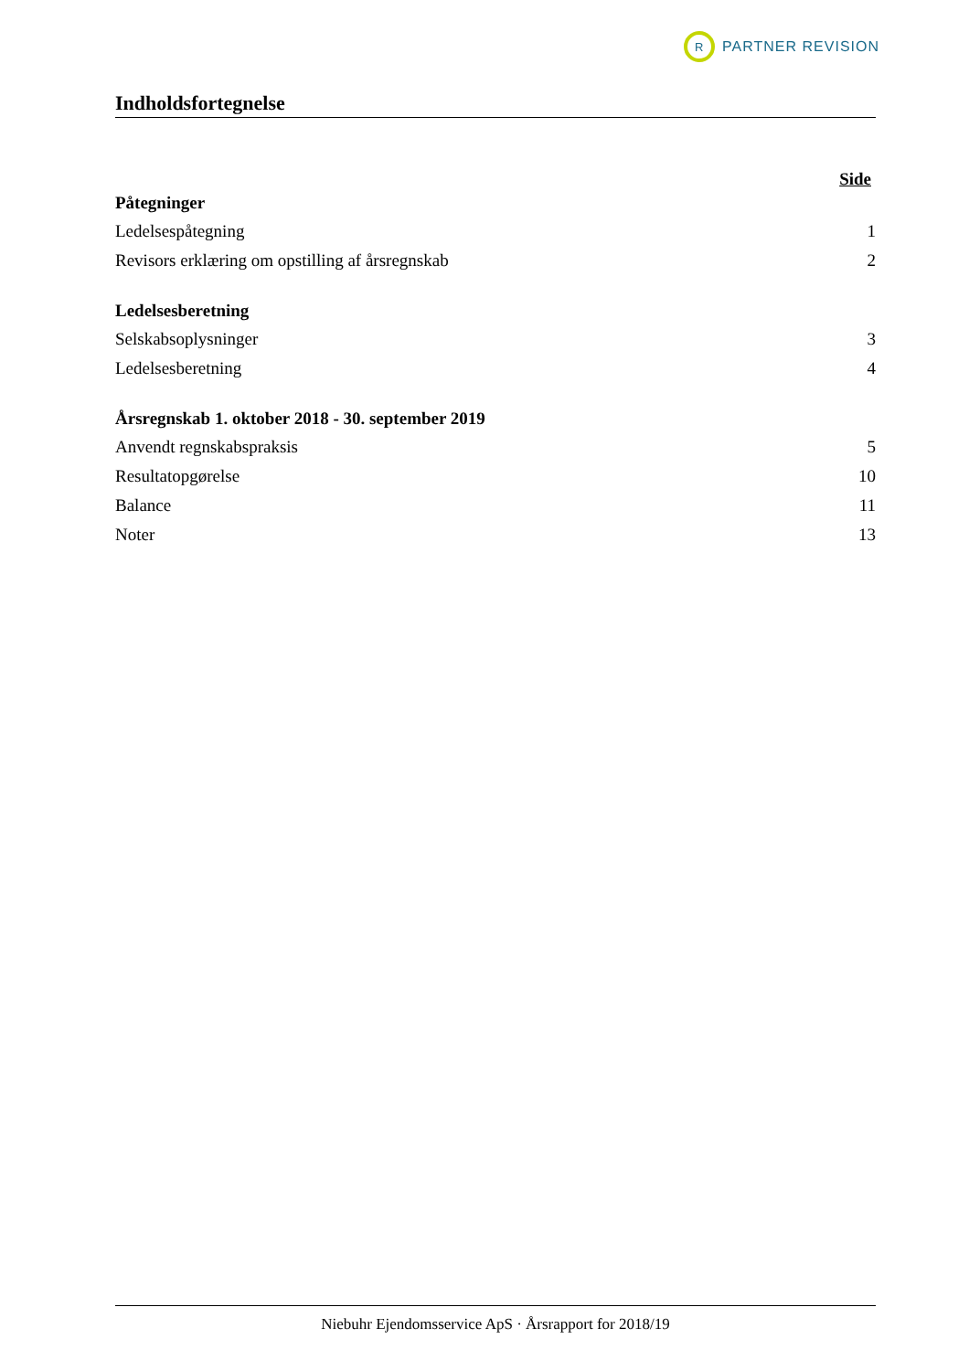R
PARTNER REVISION
Indholdsfortegnelse
Side
| Påtegninger | |
| --- | --- |
| Ledelsespåtegning | 1 |
| Revisors erklæring om opstilling af årsregnskab | 2 |
| Ledelsesberetning | |
| Selskabsoplysninger | 3 |
| Ledelsesberetning | 4 |
| Årsregnskab 1. oktober 2018 - 30. september 2019 | |
| Anvendt regnskabspraksis | 5 |
| Resultatopgørelse | 10 |
| Balance | 11 |
| Noter | 13 |
Niebuhr Ejendomsservice ApS · Årsrapport for 2018/19